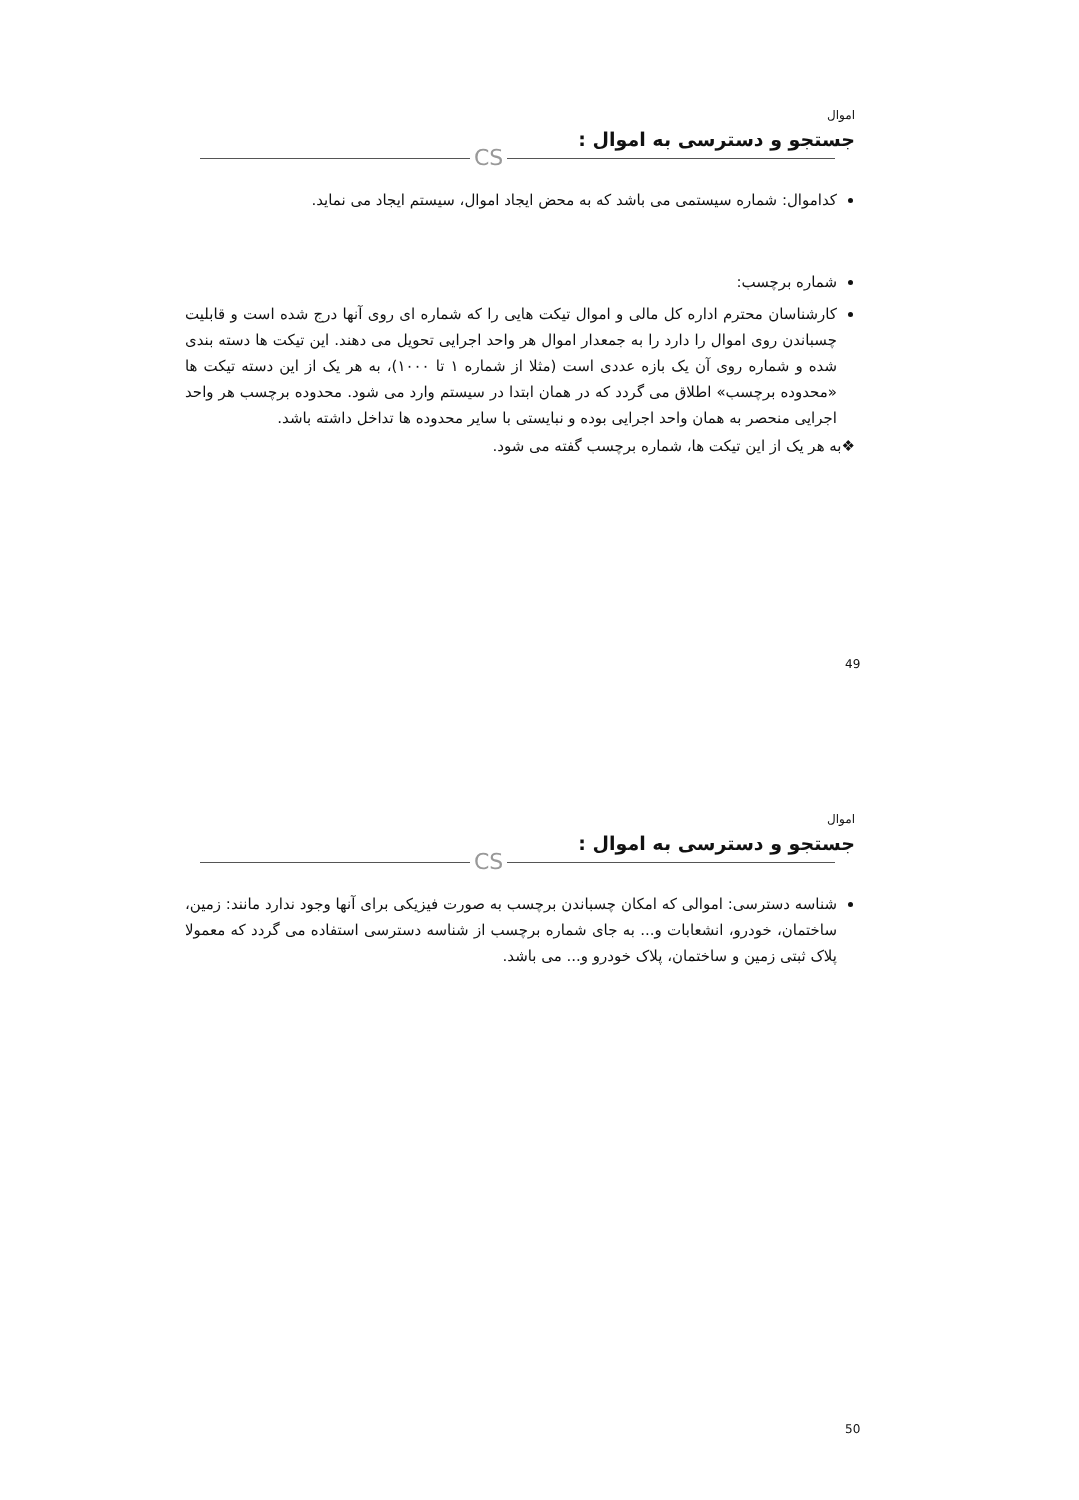اموال
جستجو و دسترسی به اموال :
CS
کداموال: شماره سیستمی می باشد که به محض ایجاد اموال، سیستم ایجاد می نماید.
شماره برچسب:
کارشناسان محترم اداره کل مالی و اموال تیکت هایی را که شماره ای روی آنها درج شده است و قابلیت چسباندن روی اموال را دارد را به جمعدار اموال هر واحد اجرایی تحویل می دهند. این تیکت ها دسته بندی شده و شماره روی آن یک بازه عددی است (مثلا از شماره ۱ تا ۱۰۰۰)، به هر یک از این دسته تیکت ها «محدوده برچسب» اطلاق می گردد که در همان ابتدا در سیستم وارد می شود. محدوده برچسب هر واحد اجرایی منحصر به همان واحد اجرایی بوده و نبایستی با سایر محدوده ها تداخل داشته باشد.
❖به هر یک از این تیکت ها، شماره برچسب گفته می شود.
49
اموال
جستجو و دسترسی به اموال :
CS
شناسه دسترسی: اموالی که امکان چسباندن برچسب به صورت فیزیکی برای آنها وجود ندارد مانند: زمین، ساختمان، خودرو، انشعابات و... به جای شماره برچسب از شناسه دسترسی استفاده می گردد که معمولا پلاک ثبتی زمین و ساختمان، پلاک خودرو و... می باشد.
50